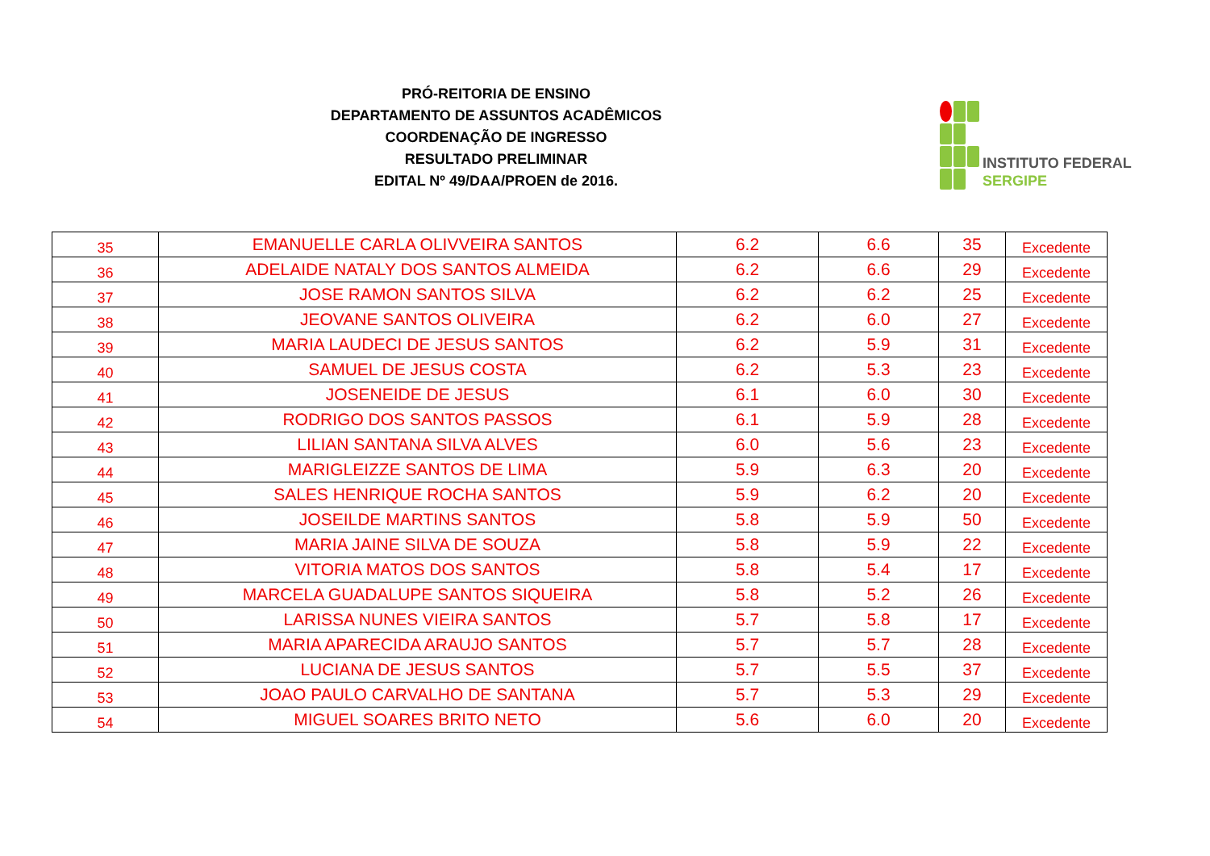PRÓ-REITORIA DE ENSINO
DEPARTAMENTO DE ASSUNTOS ACADÊMICOS
COORDENAÇÃO DE INGRESSO
RESULTADO PRELIMINAR
EDITAL Nº 49/DAA/PROEN de 2016.
INSTITUTO FEDERAL
SERGIPE
| 35 | EMANUELLE CARLA OLIVVEIRA SANTOS | 6.2 | 6.6 | 35 | Excedente |
| 36 | ADELAIDE NATALY DOS SANTOS ALMEIDA | 6.2 | 6.6 | 29 | Excedente |
| 37 | JOSE RAMON SANTOS SILVA | 6.2 | 6.2 | 25 | Excedente |
| 38 | JEOVANE SANTOS OLIVEIRA | 6.2 | 6.0 | 27 | Excedente |
| 39 | MARIA LAUDECI DE JESUS SANTOS | 6.2 | 5.9 | 31 | Excedente |
| 40 | SAMUEL DE JESUS COSTA | 6.2 | 5.3 | 23 | Excedente |
| 41 | JOSENEIDE DE JESUS | 6.1 | 6.0 | 30 | Excedente |
| 42 | RODRIGO DOS SANTOS PASSOS | 6.1 | 5.9 | 28 | Excedente |
| 43 | LILIAN SANTANA SILVA ALVES | 6.0 | 5.6 | 23 | Excedente |
| 44 | MARIGLEIZZE SANTOS DE LIMA | 5.9 | 6.3 | 20 | Excedente |
| 45 | SALES HENRIQUE ROCHA SANTOS | 5.9 | 6.2 | 20 | Excedente |
| 46 | JOSEILDE MARTINS SANTOS | 5.8 | 5.9 | 50 | Excedente |
| 47 | MARIA JAINE SILVA DE SOUZA | 5.8 | 5.9 | 22 | Excedente |
| 48 | VITORIA MATOS DOS SANTOS | 5.8 | 5.4 | 17 | Excedente |
| 49 | MARCELA GUADALUPE SANTOS SIQUEIRA | 5.8 | 5.2 | 26 | Excedente |
| 50 | LARISSA NUNES VIEIRA SANTOS | 5.7 | 5.8 | 17 | Excedente |
| 51 | MARIA APARECIDA ARAUJO SANTOS | 5.7 | 5.7 | 28 | Excedente |
| 52 | LUCIANA DE JESUS SANTOS | 5.7 | 5.5 | 37 | Excedente |
| 53 | JOAO PAULO CARVALHO DE SANTANA | 5.7 | 5.3 | 29 | Excedente |
| 54 | MIGUEL SOARES BRITO NETO | 5.6 | 6.0 | 20 | Excedente |